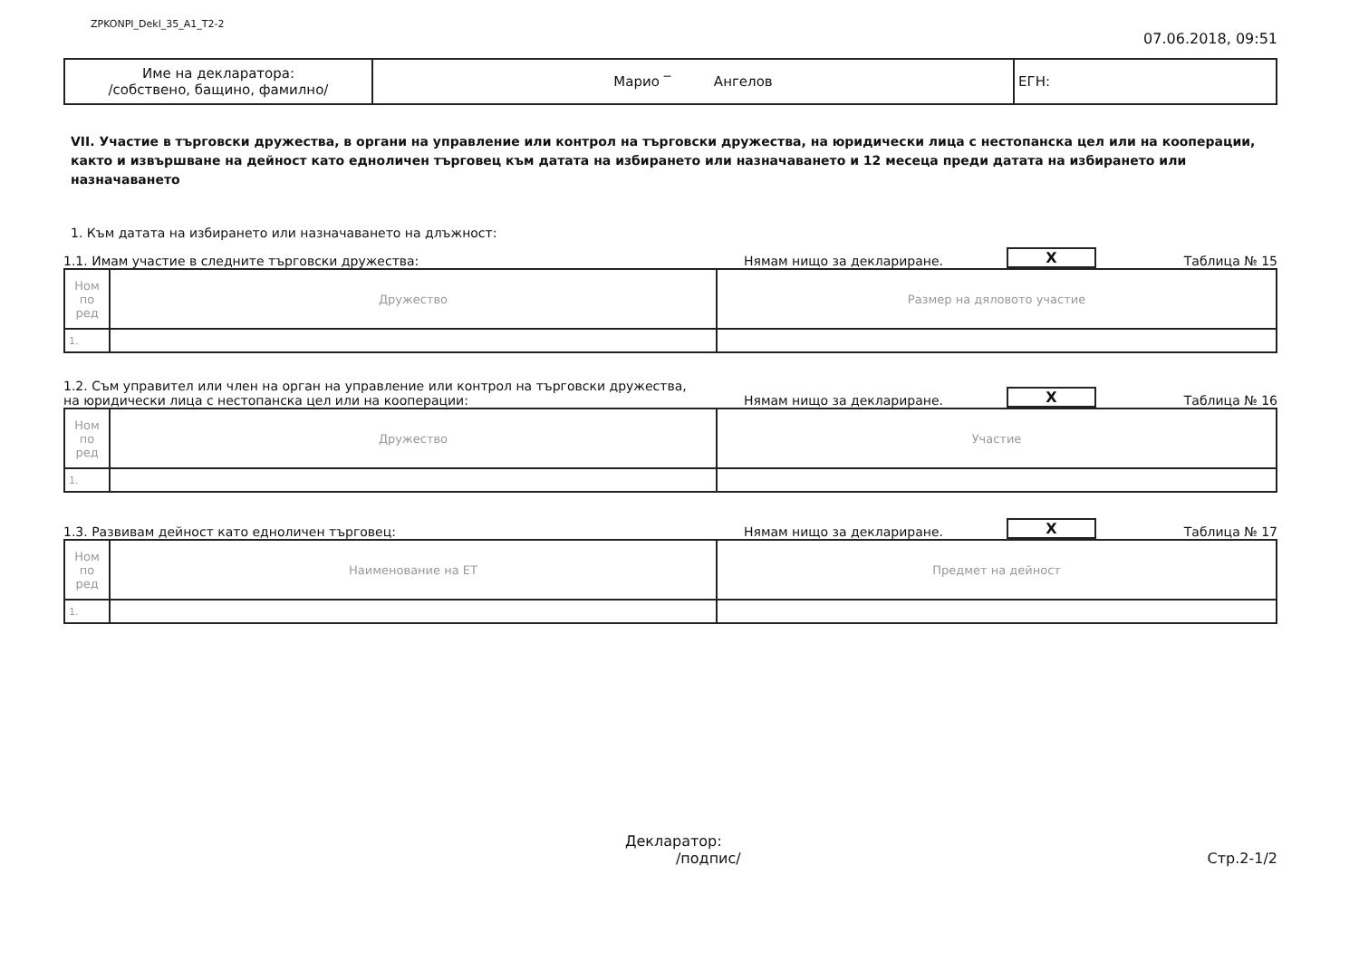ZPKONPI_Dekl_35_A1_T2-2
07.06.2018, 09:51
| Име на декларатора: /собствено, бащино, фамилно/ | Марио ‾ Ангелов | ЕГН: |
VII. Участие в търговски дружества, в органи на управление или контрол на търговски дружества, на юридически лица с нестопанска цел или на кооперации, както и извършване на дейност като едноличен търговец към датата на избирането или назначаването и 12 месеца преди датата на избирането или назначаването
1. Към датата на избирането или назначаването на длъжност:
1.1. Имам участие в следните търговски дружества: Нямам нищо за деклариране. X Таблица № 15
| Ном по ред | Дружество | Размер на дяловото участие |
| --- | --- | --- |
| 1. | | |
1.2. Съм управител или член на орган на управление или контрол на търговски дружества,
на юридически лица с нестопанска цел или на кооперации: Нямам нищо за деклариране. X Таблица № 16
| Ном по ред | Дружество | Участие |
| --- | --- | --- |
| 1. | | |
1.3. Развивам дейност като едноличен търговец: Нямам нищо за деклариране. X Таблица № 17
| Ном по ред | Наименование на ЕТ | Предмет на дейност |
| --- | --- | --- |
| 1. | | |
Декларатор:
/подпис/ Стр.2-1/2